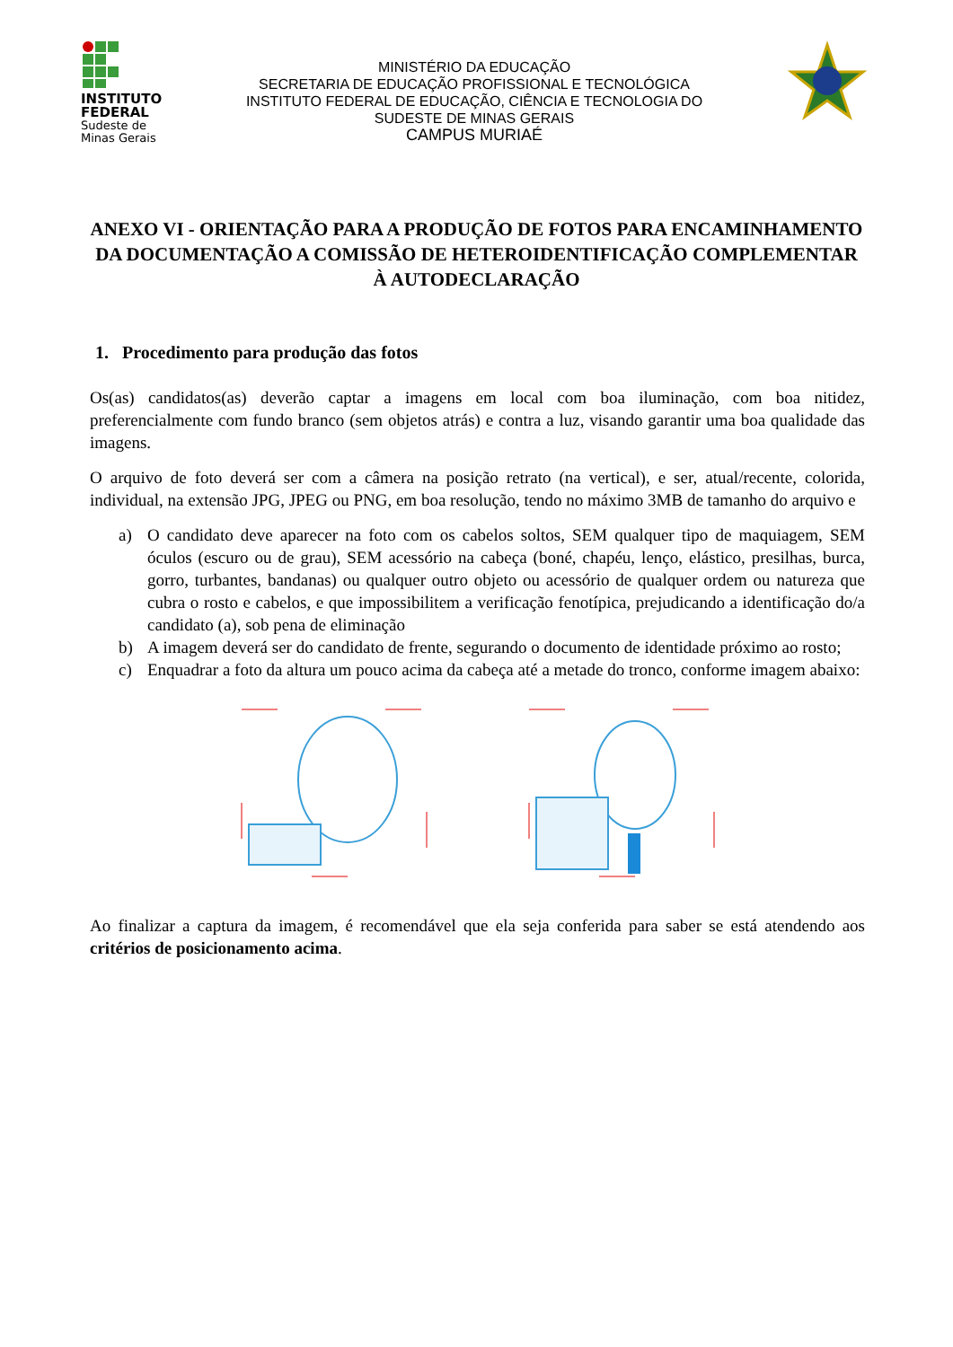INSTITUTO FEDERAL
Sudeste de
Minas Gerais
MINISTÉRIO DA EDUCAÇÃO
SECRETARIA DE EDUCAÇÃO PROFISSIONAL E TECNOLÓGICA
INSTITUTO FEDERAL DE EDUCAÇÃO, CIÊNCIA E TECNOLOGIA DO
SUDESTE DE MINAS GERAIS
CAMPUS MURIAÉ
ANEXO VI - ORIENTAÇÃO PARA A PRODUÇÃO DE FOTOS PARA ENCAMINHAMENTO DA DOCUMENTAÇÃO A COMISSÃO DE HETEROIDENTIFICAÇÃO COMPLEMENTAR À AUTODECLARAÇÃO
1. Procedimento para produção das fotos
Os(as) candidatos(as) deverão captar a imagens em local com boa iluminação, com boa nitidez, preferencialmente com fundo branco (sem objetos atrás) e contra a luz, visando garantir uma boa qualidade das imagens.
O arquivo de foto deverá ser com a câmera na posição retrato (na vertical), e ser, atual/recente, colorida, individual, na extensão JPG, JPEG ou PNG, em boa resolução, tendo no máximo 3MB de tamanho do arquivo e
a) O candidato deve aparecer na foto com os cabelos soltos, SEM qualquer tipo de maquiagem, SEM óculos (escuro ou de grau), SEM acessório na cabeça (boné, chapéu, lenço, elástico, presilhas, burca, gorro, turbantes, bandanas) ou qualquer outro objeto ou acessório de qualquer ordem ou natureza que cubra o rosto e cabelos, e que impossibilitem a verificação fenotípica, prejudicando a identificação do/a candidato (a), sob pena de eliminação
b) A imagem deverá ser do candidato de frente, segurando o documento de identidade próximo ao rosto;
c) Enquadrar a foto da altura um pouco acima da cabeça até a metade do tronco, conforme imagem abaixo:
Ao finalizar a captura da imagem, é recomendável que ela seja conferida para saber se está atendendo aos critérios de posicionamento acima.